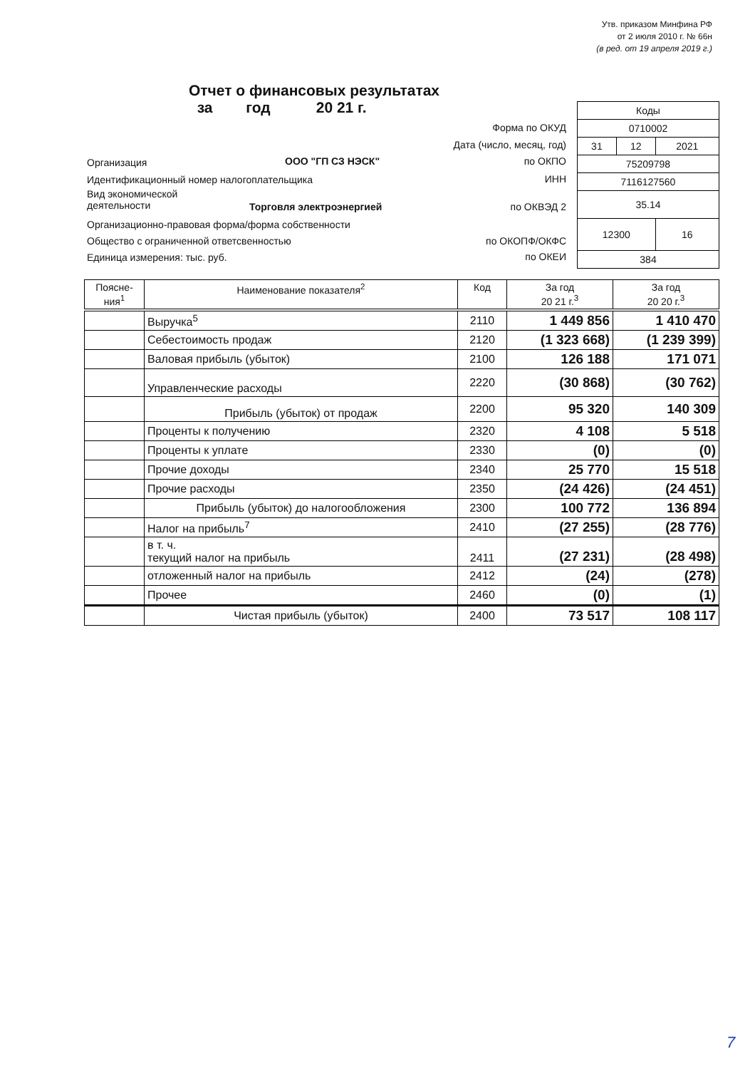Утв. приказом Минфина РФ
от 2 июля 2010 г. № 66н
(в ред. от 19 апреля 2019 г.)
Отчет о финансовых результатах
за год 20 21 г.
| Коды | | |
| 0710002 | | |
| 31 | 12 | 2021 |
| 75209798 | | |
| 7116127560 | | |
| 35.14 | | |
| 12300 | | 16 |
| 384 | | |
Форма по ОКУД
Дата (число, месяц, год)
Организация ООО "ГП СЗ НЭСК" по ОКПО
Идентификационный номер налогоплательщика
ИНН
Вид экономической
деятельности
Торговля электроэнергией по ОКВЭД 2
Организационно-правовая форма/форма собственности
Общество с ограниченной ответсвенностью
по ОКОПФ/ОКФС
Единица измерения: тыс. руб. по ОКЕИ
| Поясне- ния<sup>1</sup> | Наименование показателя<sup>2</sup> | Код | За год 20 21 г.<sup>3</sup> | За год 20 20 г.<sup>3</sup> |
| --- | --- | --- | --- | --- |
| | Выручка<sup>5</sup> | 2110 | 1 449 856 | 1 410 470 |
| | Себестоимость продаж | 2120 | (1 323 668) | (1 239 399) |
| | Валовая прибыль (убыток) | 2100 | 126 188 | 171 071 |
| | Управленческие расходы | 2220 | (30 868) | (30 762) |
| | Прибыль (убыток) от продаж | 2200 | 95 320 | 140 309 |
| | Проценты к получению | 2320 | 4 108 | 5 518 |
| | Проценты к уплате | 2330 | (0) | (0) |
| | Прочие доходы | 2340 | 25 770 | 15 518 |
| | Прочие расходы | 2350 | (24 426) | (24 451) |
| | Прибыль (убыток) до налогообложения | 2300 | 100 772 | 136 894 |
| | Налог на прибыль<sup>7</sup> | 2410 | (27 255) | (28 776) |
| | в т. ч. текущий налог на прибыль | 2411 | (27 231) | (28 498) |
| | отложенный налог на прибыль | 2412 | (24) | (278) |
| | Прочее | 2460 | (0) | (1) |
| | Чистая прибыль (убыток) | 2400 | 73 517 | 108 117 |
7